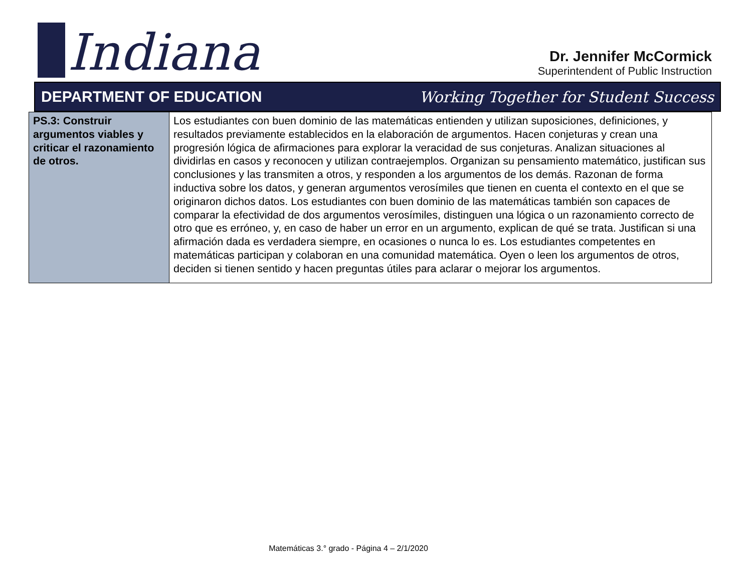Indiana
Dr. Jennifer McCormick
Superintendent of Public Instruction
DEPARTMENT OF EDUCATION
Working Together for Student Success
| PS.3: Construir argumentos viables y criticar el razonamiento de otros. | Los estudiantes con buen dominio de las matemáticas entienden y utilizan suposiciones, definiciones, y resultados previamente establecidos en la elaboración de argumentos. Hacen conjeturas y crean una progresión lógica de afirmaciones para explorar la veracidad de sus conjeturas. Analizan situaciones al dividirlas en casos y reconocen y utilizan contraejemplos. Organizan su pensamiento matemático, justifican sus conclusiones y las transmiten a otros, y responden a los argumentos de los demás. Razonan de forma inductiva sobre los datos, y generan argumentos verosímiles que tienen en cuenta el contexto en el que se originaron dichos datos. Los estudiantes con buen dominio de las matemáticas también son capaces de comparar la efectividad de dos argumentos verosímiles, distinguen una lógica o un razonamiento correcto de otro que es erróneo, y, en caso de haber un error en un argumento, explican de qué se trata. Justifican si una afirmación dada es verdadera siempre, en ocasiones o nunca lo es. Los estudiantes competentes en matemáticas participan y colaboran en una comunidad matemática. Oyen o leen los argumentos de otros, deciden si tienen sentido y hacen preguntas útiles para aclarar o mejorar los argumentos. |
Matemáticas 3.° grado - Página 4 – 2/1/2020